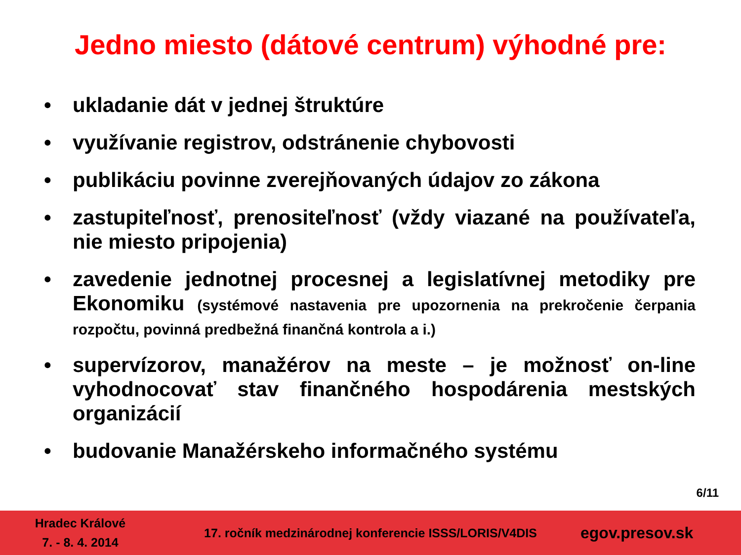Jedno miesto (dátové centrum) výhodné pre:
• ukladanie dát v jednej štruktúre
• využívanie registrov, odstránenie chybovosti
• publikáciu povinne zverejňovaných údajov zo zákona
• zastupiteľnosť, prenositeľnosť (vždy viazané na používateľa, nie miesto pripojenia)
• zavedenie jednotnej procesnej a legislatívnej metodiky pre Ekonomiku (systémové nastavenia pre upozornenia na prekročenie čerpania rozpočtu, povinná predbežná finančná kontrola a i.)
• supervízorov, manažérov na meste – je možnosť on-line vyhodnocovať stav finančného hospodárenia mestských organizácií
• budovanie Manažérskeho informačného systému
6/11
Hradec Králové
7. - 8. 4. 2014
17. ročník medzinárodnej konferencie ISSS/LORIS/V4DIS
egov.presov.sk